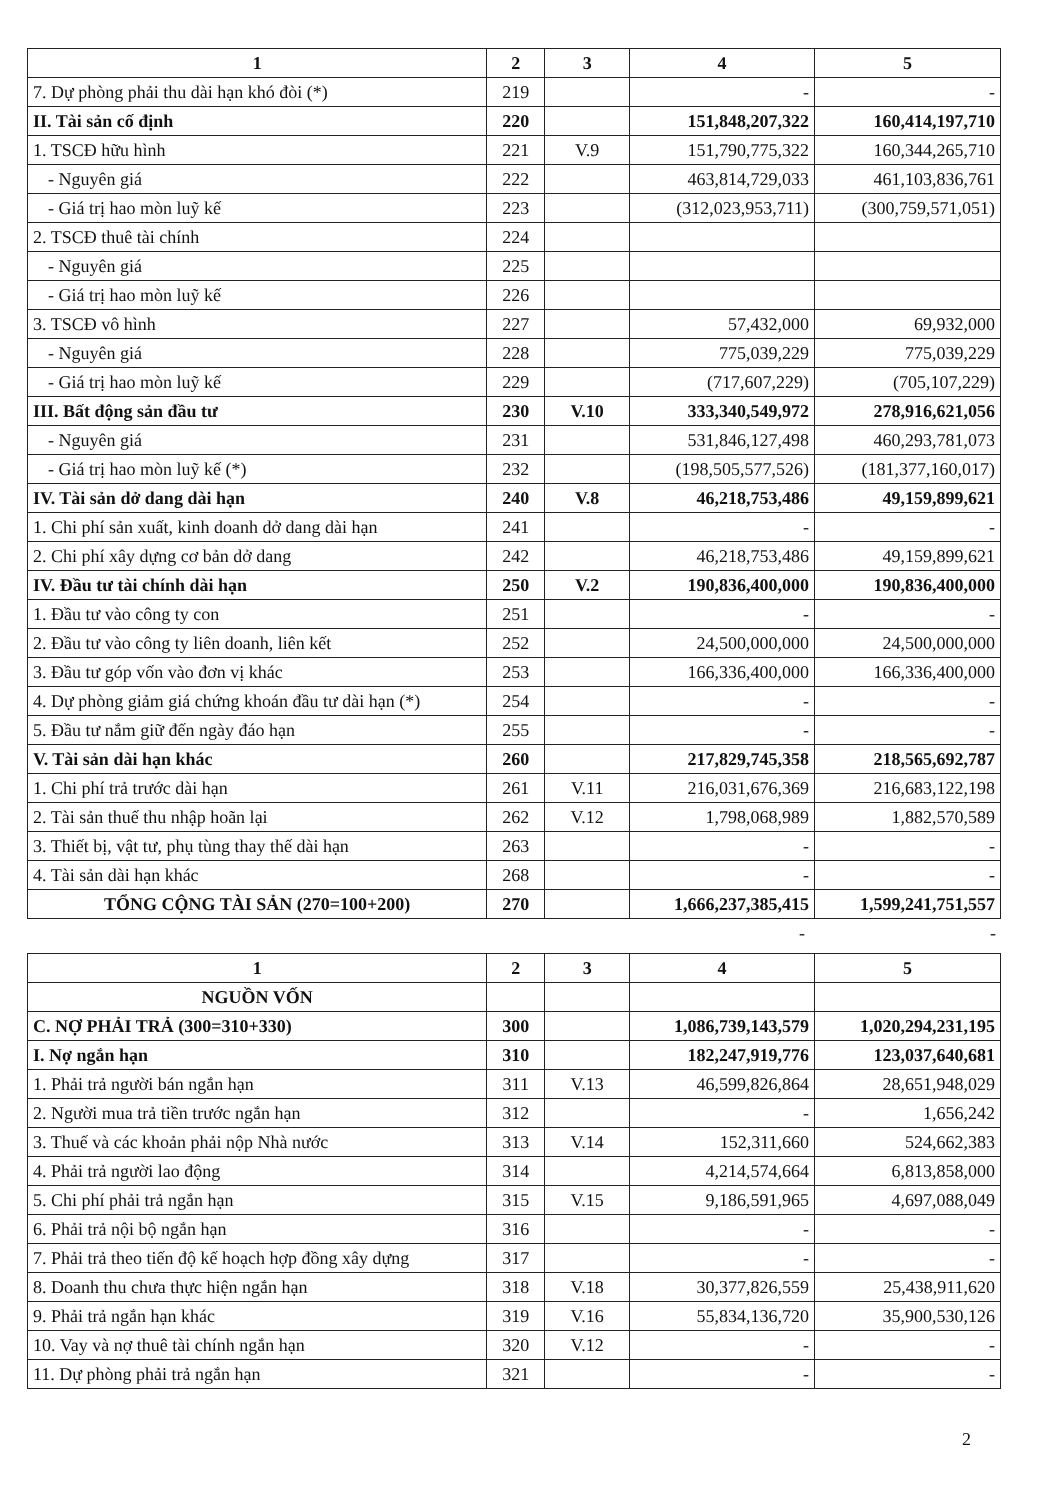| 1 | 2 | 3 | 4 | 5 |
| --- | --- | --- | --- | --- |
| 7. Dự phòng phải thu dài hạn khó đòi (*) | 219 | | - | - |
| II. Tài sản cố định | 220 | | 151,848,207,322 | 160,414,197,710 |
| 1. TSCĐ hữu hình | 221 | V.9 | 151,790,775,322 | 160,344,265,710 |
| - Nguyên giá | 222 | | 463,814,729,033 | 461,103,836,761 |
| - Giá trị hao mòn luỹ kế | 223 | | (312,023,953,711) | (300,759,571,051) |
| 2. TSCĐ thuê tài chính | 224 | | | |
| - Nguyên giá | 225 | | | |
| - Giá trị hao mòn luỹ kế | 226 | | | |
| 3. TSCĐ vô hình | 227 | | 57,432,000 | 69,932,000 |
| - Nguyên giá | 228 | | 775,039,229 | 775,039,229 |
| - Giá trị hao mòn luỹ kế | 229 | | (717,607,229) | (705,107,229) |
| III. Bất động sản đầu tư | 230 | V.10 | 333,340,549,972 | 278,916,621,056 |
| - Nguyên giá | 231 | | 531,846,127,498 | 460,293,781,073 |
| - Giá trị hao mòn luỹ kế (*) | 232 | | (198,505,577,526) | (181,377,160,017) |
| IV. Tài sản dở dang dài hạn | 240 | V.8 | 46,218,753,486 | 49,159,899,621 |
| 1. Chi phí sản xuất, kinh doanh dở dang dài hạn | 241 | | - | - |
| 2. Chi phí xây dựng cơ bản dở dang | 242 | | 46,218,753,486 | 49,159,899,621 |
| IV. Đầu tư tài chính dài hạn | 250 | V.2 | 190,836,400,000 | 190,836,400,000 |
| 1. Đầu tư vào công ty con | 251 | | - | - |
| 2. Đầu tư vào công ty liên doanh, liên kết | 252 | | 24,500,000,000 | 24,500,000,000 |
| 3. Đầu tư góp vốn vào đơn vị khác | 253 | | 166,336,400,000 | 166,336,400,000 |
| 4. Dự phòng giảm giá chứng khoán đầu tư dài hạn (*) | 254 | | - | - |
| 5. Đầu tư nắm giữ đến ngày đáo hạn | 255 | | - | - |
| V. Tài sản dài hạn khác | 260 | | 217,829,745,358 | 218,565,692,787 |
| 1. Chi phí trả trước dài hạn | 261 | V.11 | 216,031,676,369 | 216,683,122,198 |
| 2. Tài sản thuế thu nhập hoãn lại | 262 | V.12 | 1,798,068,989 | 1,882,570,589 |
| 3. Thiết bị, vật tư, phụ tùng thay thế dài hạn | 263 | | - | - |
| 4. Tài sản dài hạn khác | 268 | | - | - |
| TỔNG CỘNG TÀI SẢN (270=100+200) | 270 | | 1,666,237,385,415 | 1,599,241,751,557 |
| | - | - |
| 1 | 2 | 3 | 4 | 5 |
| --- | --- | --- | --- | --- |
| NGUỒN VỐN | | | | |
| C. NỢ PHẢI TRẢ (300=310+330) | 300 | | 1,086,739,143,579 | 1,020,294,231,195 |
| I. Nợ ngắn hạn | 310 | | 182,247,919,776 | 123,037,640,681 |
| 1. Phải trả người bán ngắn hạn | 311 | V.13 | 46,599,826,864 | 28,651,948,029 |
| 2. Người mua trả tiền trước ngắn hạn | 312 | | - | 1,656,242 |
| 3. Thuế và các khoản phải nộp Nhà nước | 313 | V.14 | 152,311,660 | 524,662,383 |
| 4. Phải trả người lao động | 314 | | 4,214,574,664 | 6,813,858,000 |
| 5. Chi phí phải trả ngắn hạn | 315 | V.15 | 9,186,591,965 | 4,697,088,049 |
| 6. Phải trả nội bộ ngắn hạn | 316 | | - | - |
| 7. Phải trả theo tiến độ kế hoạch hợp đồng xây dựng | 317 | | - | - |
| 8. Doanh thu chưa thực hiện ngắn hạn | 318 | V.18 | 30,377,826,559 | 25,438,911,620 |
| 9. Phải trả ngắn hạn khác | 319 | V.16 | 55,834,136,720 | 35,900,530,126 |
| 10. Vay và nợ thuê tài chính ngắn hạn | 320 | V.12 | - | - |
| 11. Dự phòng phải trả ngắn hạn | 321 | | - | - |
2